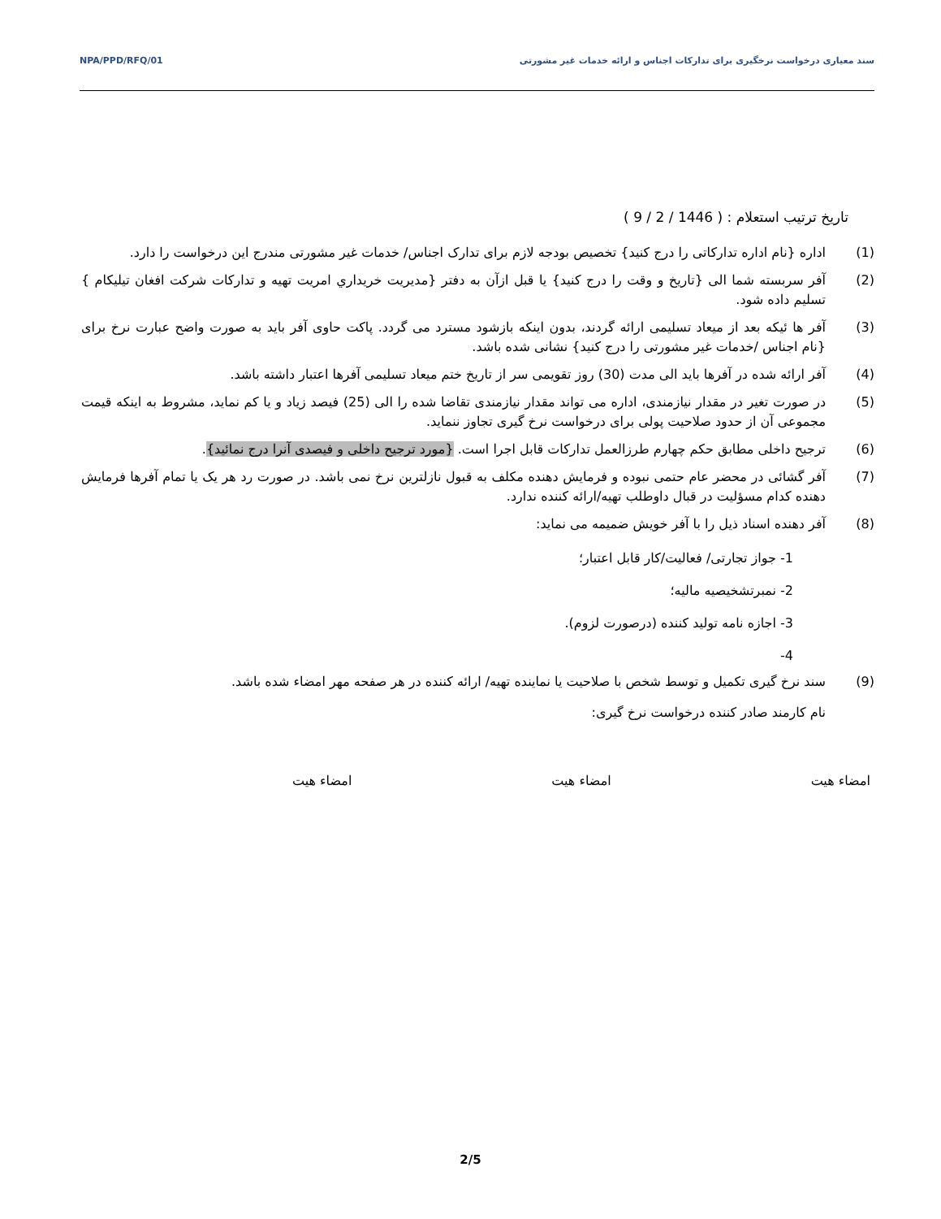NPA/PPD/RFQ/01 سند معیاری درخواست نرخگیری برای تدارکات اجناس و ارائه خدمات غیر مشورتی
تاریخ ترتیب استعلام : ( 1446 / 2 / 9 )
(1) اداره {نام اداره تدارکاتی را درج کنید} تخصیص بودجه لازم برای تدارک اجناس/ خدمات غیر مشورتی مندرج این درخواست را دارد.
(2) آفر سربسته شما الی {تاریخ و وقت را درج کنید} یا قبل ازآن به دفتر {مدیریت خریداري امریت تهیه و تدارکات شرکت افغان تیلیکام } تسلیم داده شود.
(3) آفر ها ئیکه بعد از میعاد تسلیمی ارائه گردند، بدون اینکه بازشود مسترد می گردد. پاکت حاوی آفر باید به صورت واضح عبارت نرخ برای {نام اجناس /خدمات غیر مشورتی را درج کنید} نشانی شده باشد.
(4) آفر ارائه شده در آفرها باید الی مدت (30) روز تقویمی سر از تاریخ ختم میعاد تسلیمی آفرها اعتبار داشته باشد.
(5) در صورت تغیر در مقدار نیازمندی، اداره می تواند مقدار نیازمندی تقاضا شده را الی (25) فیصد زیاد و یا کم نماید، مشروط به اینکه قیمت مجموعی آن از حدود صلاحیت پولی برای درخواست نرخ گیری تجاوز ننماید.
(6) ترجیح داخلی مطابق حکم چهارم طرزالعمل تدارکات قابل اجرا است. {مورد ترجیح داخلی و فیصدی آنرا درج نمائید}.
(7) آفر گشائی در محضر عام حتمی نبوده و فرمایش دهنده مکلف به قبول نازلترین نرخ نمی باشد. در صورت رد هر یک یا تمام آفرها فرمایش دهنده کدام مسؤلیت در قبال داوطلب تهیه/ارائه کننده ندارد.
(8) آفر دهنده اسناد ذیل را با آفر خویش ضمیمه می نماید:
1- جواز تجارتی/ فعالیت/کار قابل اعتبار؛
2- نمبرتشخیصیه مالیه؛
3- اجازه نامه تولید کننده (درصورت لزوم).
4-
(9) سند نرخ گیری تکمیل و توسط شخص با صلاحیت یا نماینده تهیه/ ارائه کننده در هر صفحه مهر امضاء شده باشد.
نام کارمند صادر کننده درخواست نرخ گیری:
امضاء هیت امضاء هیت امضاء هیت
2/5